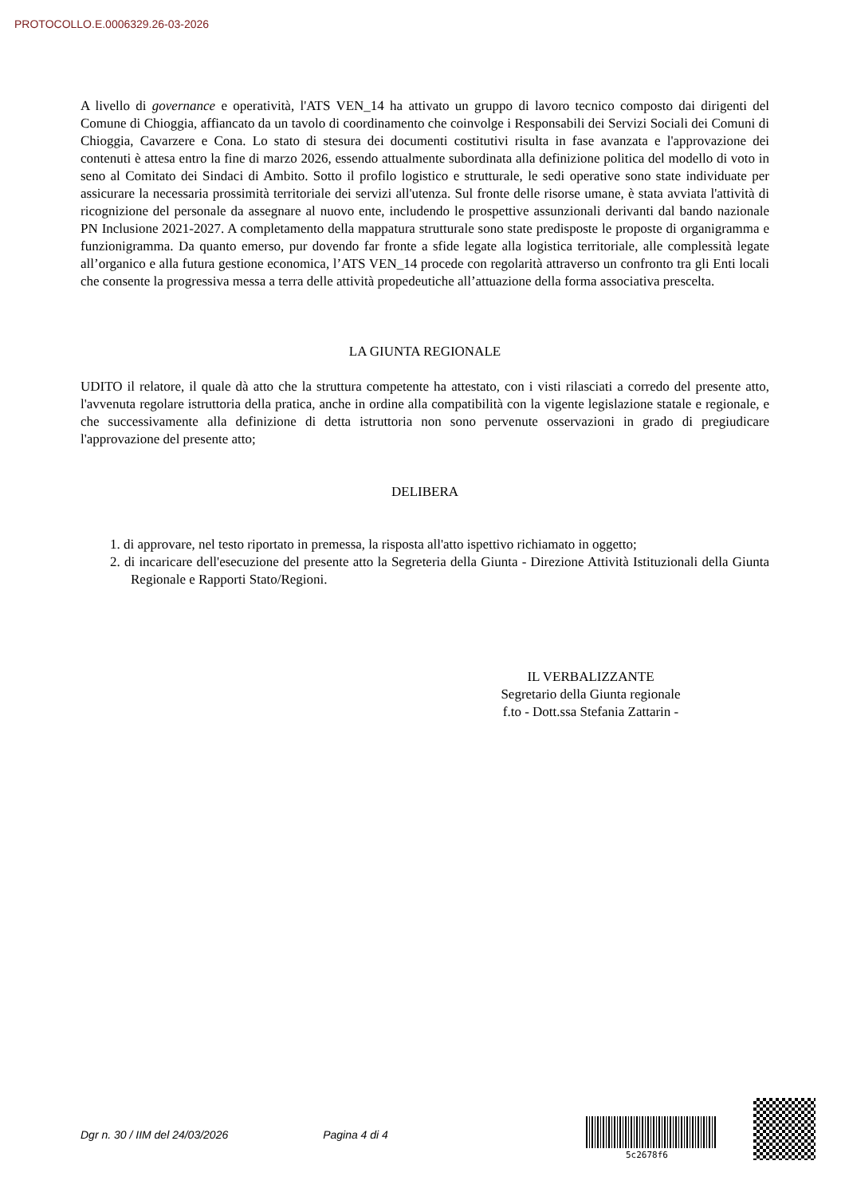PROTOCOLLO.E.0006329.26-03-2026
A livello di governance e operatività, l'ATS VEN_14 ha attivato un gruppo di lavoro tecnico composto dai dirigenti del Comune di Chioggia, affiancato da un tavolo di coordinamento che coinvolge i Responsabili dei Servizi Sociali dei Comuni di Chioggia, Cavarzere e Cona. Lo stato di stesura dei documenti costitutivi risulta in fase avanzata e l'approvazione dei contenuti è attesa entro la fine di marzo 2026, essendo attualmente subordinata alla definizione politica del modello di voto in seno al Comitato dei Sindaci di Ambito. Sotto il profilo logistico e strutturale, le sedi operative sono state individuate per assicurare la necessaria prossimità territoriale dei servizi all'utenza. Sul fronte delle risorse umane, è stata avviata l'attività di ricognizione del personale da assegnare al nuovo ente, includendo le prospettive assunzionali derivanti dal bando nazionale PN Inclusione 2021-2027. A completamento della mappatura strutturale sono state predisposte le proposte di organigramma e funzionigramma. Da quanto emerso, pur dovendo far fronte a sfide legate alla logistica territoriale, alle complessità legate all’organico e alla futura gestione economica, l’ATS VEN_14 procede con regolarità attraverso un confronto tra gli Enti locali che consente la progressiva messa a terra delle attività propedeutiche all’attuazione della forma associativa prescelta.
LA GIUNTA REGIONALE
UDITO il relatore, il quale dà atto che la struttura competente ha attestato, con i visti rilasciati a corredo del presente atto, l'avvenuta regolare istruttoria della pratica, anche in ordine alla compatibilità con la vigente legislazione statale e regionale, e che successivamente alla definizione di detta istruttoria non sono pervenute osservazioni in grado di pregiudicare l'approvazione del presente atto;
DELIBERA
1. di approvare, nel testo riportato in premessa, la risposta all'atto ispettivo richiamato in oggetto;
2. di incaricare dell'esecuzione del presente atto la Segreteria della Giunta - Direzione Attività Istituzionali della Giunta Regionale e Rapporti Stato/Regioni.
IL VERBALIZZANTE
Segretario della Giunta regionale
f.to - Dott.ssa Stefania Zattarin -
Dgr n. 30 / IIM del 24/03/2026 Pagina 4 di 4
5c2678f6